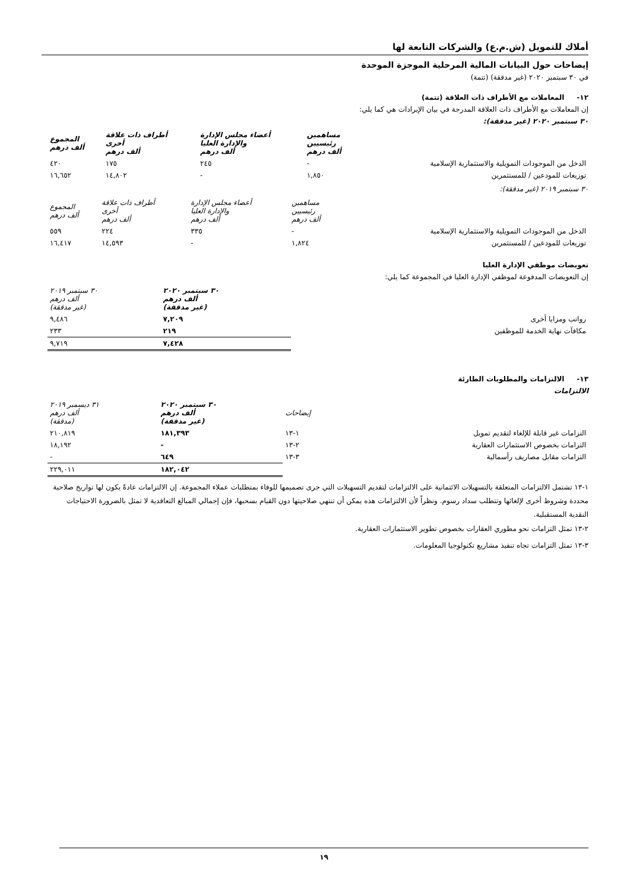أملاك للتمويل (ش.م.ع) والشركات التابعة لها
إيضاحات حول البيانات المالية المرحلية الموجزة الموحدة
في ٣٠ سبتمبر ٢٠٢٠ (غير مدققة) (تتمة)
١٢- المعاملات مع الأطراف ذات العلاقة (تتمة)
إن المعاملات مع الأطراف ذات العلاقة المدرجة في بيان الإيرادات هي كما يلي:
٣٠ سبتمبر ٢٠٢٠ (غير مدققة):
| | مساهمين رئيسيين ألف درهم | أعضاء مجلس الإدارة والإدارة العليا ألف درهم | أطراف ذات علاقة أخرى ألف درهم | المجموع ألف درهم |
| --- | --- | --- | --- | --- |
| الدخل من الموجودات التمويلية والاستثمارية الإسلامية | - | ٢٤٥ | ١٧٥ | ٤٢٠ |
| توزيعات للمودعين / للمستثمرين | ١,٨٥٠ | - | ١٤,٨٠٢ | ١٦,٦٥٢ |
٣٠ سبتمبر ٢٠١٩ (غير مدققة):
| | مساهمين رئيسيين ألف درهم | أعضاء مجلس الإدارة والإدارة العليا ألف درهم | أطراف ذات علاقة أخرى ألف درهم | المجموع ألف درهم |
| --- | --- | --- | --- | --- |
| الدخل من الموجودات التمويلية والاستثمارية الإسلامية | - | ٣٣٥ | ٢٢٤ | ٥٥٩ |
| توزيعات للمودعين / للمستثمرين | ١,٨٢٤ | - | ١٤,٥٩٣ | ١٦,٤١٧ |
تعويضات موظفي الإدارة العليا
إن التعويضات المدفوعة لموظفي الإدارة العليا في المجموعة كما يلي:
| | ٣٠ سبتمبر ٢٠٢٠ ألف درهم (غير مدققة) | ٣٠ سبتمبر ٢٠١٩ ألف درهم (غير مدققة) |
| --- | --- | --- |
| رواتب ومزايا أخرى | ٧,٢٠٩ | ٩,٤٨٦ |
| مكافآت نهاية الخدمة للموظفين | ٢١٩ | ٢٣٣ |
| | ٧,٤٢٨ | ٩,٧١٩ |
١٣- الالتزامات والمطلوبات الطارئة
الالتزامات
| | إيضاحات | ٣٠ سبتمبر ٢٠٢٠ ألف درهم (غير مدققة) | ٣١ ديسمبر ٢٠١٩ ألف درهم (مدققة) |
| --- | --- | --- | --- |
| التزامات غير قابلة للإلغاء لتقديم تمويل | ١-١٣ | ١٨١,٣٩٣ | ٢١٠,٨١٩ |
| التزامات بخصوص الاستثمارات العقارية | ٢-١٣ | - | ١٨,١٩٢ |
| التزامات مقابل مصاريف رأسمالية | ٣-١٣ | ٦٤٩ | - |
| | | ١٨٢,٠٤٢ | ٢٢٩,٠١١ |
١-١٣ تشتمل الالتزامات المتعلقة بالتسهيلات الائتمانية على الالتزامات لتقديم التسهيلات التي جرى تصميمها للوفاء بمتطلبات عملاء المجموعة. إن الالتزامات عادةً يكون لها تواريخ صلاحية محددة وشروط أخرى لإلغائها وتتطلب سداد رسوم. ونظراً لأن الالتزامات هذه يمكن أن تنتهي صلاحيتها دون القيام بسحبها، فإن إجمالي المبالغ التعاقدية لا تمثل بالضرورة الاحتياجات النقدية المستقبلية.
٢-١٣ تمثل التزامات نحو مطوري العقارات بخصوص تطوير الاستثمارات العقارية.
٣-١٣ تمثل التزامات تجاه تنفيذ مشاريع تكنولوجيا المعلومات.
١٩